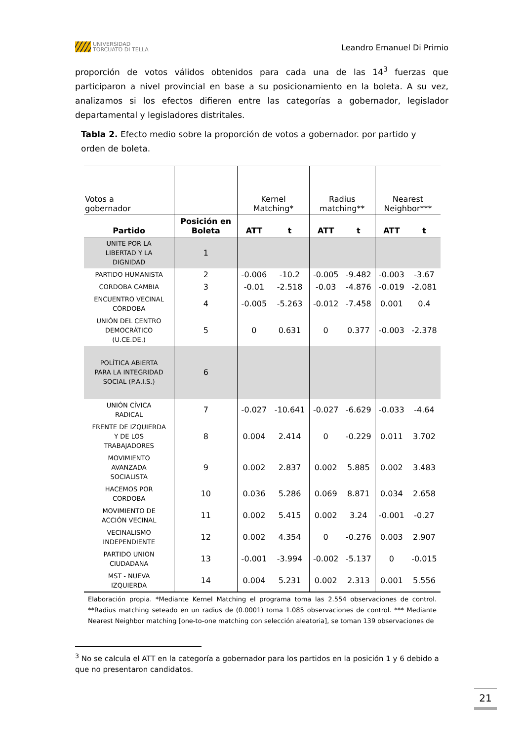UNIVERSIDAD
TORCUATO DI TELLA
Leandro Emanuel Di Primio
proporción de votos válidos obtenidos para cada una de las 14<sup>3</sup> fuerzas que participaron a nivel provincial en base a su posicionamiento en la boleta. A su vez, analizamos si los efectos difieren entre las categorías a gobernador, legislador departamental y legisladores distritales.
Tabla 2. Efecto medio sobre la proporción de votos a gobernador. por partido y orden de boleta.
| Votos a gobernador | | Kernel Matching* | | Radius matching** | | Nearest Neighbor*** | |
| Partido | Posición en Boleta | ATT | t | ATT | t | ATT | t |
| UNITE POR LA LIBERTAD Y LA DIGNIDAD | 1 | | | | | | |
| PARTIDO HUMANISTA | 2 | -0.006 | -10.2 | -0.005 | -9.482 | -0.003 | -3.67 |
| CORDOBA CAMBIA | 3 | -0.01 | -2.518 | -0.03 | -4.876 | -0.019 | -2.081 |
| ENCUENTRO VECINAL CÓRDOBA | 4 | -0.005 | -5.263 | -0.012 | -7.458 | 0.001 | 0.4 |
| UNIÓN DEL CENTRO DEMOCRÁTICO (U.CE.DE.) | 5 | 0 | 0.631 | 0 | 0.377 | -0.003 | -2.378 |
| POLÍTICA ABIERTA PARA LA INTEGRIDAD SOCIAL (P.A.I.S.) | 6 | | | | | | |
| UNIÓN CÍVICA RADICAL | 7 | -0.027 | -10.641 | -0.027 | -6.629 | -0.033 | -4.64 |
| FRENTE DE IZQUIERDA Y DE LOS TRABAJADORES | 8 | 0.004 | 2.414 | 0 | -0.229 | 0.011 | 3.702 |
| MOVIMIENTO AVANZADA SOCIALISTA | 9 | 0.002 | 2.837 | 0.002 | 5.885 | 0.002 | 3.483 |
| HACEMOS POR CORDOBA | 10 | 0.036 | 5.286 | 0.069 | 8.871 | 0.034 | 2.658 |
| MOVIMIENTO DE ACCIÓN VECINAL | 11 | 0.002 | 5.415 | 0.002 | 3.24 | -0.001 | -0.27 |
| VECINALISMO INDEPENDIENTE | 12 | 0.002 | 4.354 | 0 | -0.276 | 0.003 | 2.907 |
| PARTIDO UNION CIUDADANA | 13 | -0.001 | -3.994 | -0.002 | -5.137 | 0 | -0.015 |
| MST - NUEVA IZQUIERDA | 14 | 0.004 | 5.231 | 0.002 | 2.313 | 0.001 | 5.556 |
Elaboración propia. *Mediante Kernel Matching el programa toma las 2.554 observaciones de control. **Radius matching seteado en un radius de (0.0001) toma 1.085 observaciones de control. *** Mediante Nearest Neighbor matching [one-to-one matching con selección aleatoria], se toman 139 observaciones de
<sup>3</sup> No se calcula el ATT en la categoría a gobernador para los partidos en la posición 1 y 6 debido a que no presentaron candidatos.
21